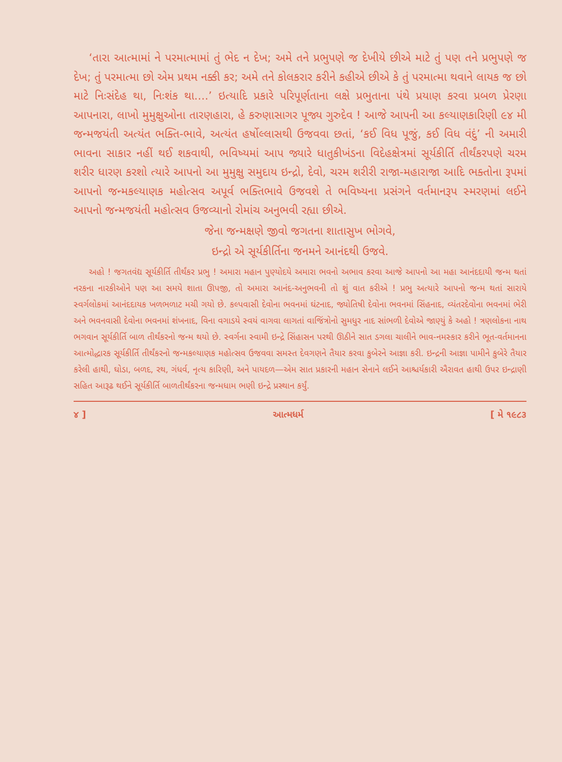‘તારા આત્મામાં ને પરમાત્મામાં તું ભેદ ન દેખ; અમે તને પ્રભુપણે જ દેખીયે છીએ માટે તું પણ તને પ્રભુપણે જ દેખ; તું પરમાત્મા છો એમ પ્રથમ નક્કી કર; અમે તને કોલકરાર કરીને કહીએ છીએ કે તું પરમાત્મા થવાને લાયક જ છો માટે નિઃસંદેહ થા, નિઃશંક થા....’ ઇત્યાદિ પ્રકારે પરિપૂર્ણતાના લક્ષે પ્રભુતાના પંથે પ્રયાણ કરવા પ્રબળ પ્રેરણા આપનારા, લાખો મુમુક્ષુઓના તારણહારા, હે કરુણાસાગર પૂજ્ય ગુરુદેવ ! આજે આપની આ કલ્યાણકારિણી ૯૪ મી જન્મજયંતી અત્યંત ભક્તિ-ભાવે, અત્યંત હર્ષોલ્લાસથી ઉજવવા છતાં, ‘કઈ વિધ પૂજું, કઈ વિધ વંદું’ ની અમારી ભાવના સાકાર નહીં થઈ શકવાથી, ભવિષ્યમાં આપ જ્યારે ધાતુકીખંડના વિદેહક્ષેત્રમાં સૂર્યકીર્તિ તીર્થંકરપણે ચરમ શરીર ધારણ કરશો ત્યારે આપનો આ મુમુક્ષુ સમુદાય ઇન્દ્રો, દેવો, ચરમ શરીરી રાજા-મહારાજા આદિ ભક્તોના રૂપમાં આપનો જન્મકલ્યાણક મહોત્સવ અપૂર્વ ભક્તિભાવે ઉજવશે તે ભવિષ્યના પ્રસંગને વર્તમાનરૂપ સ્મરણમાં લઈને આપનો જન્મજયંતી મહોત્સવ ઉજવ્યાનો રોમાંચ અનુભવી રહ્યા છીએ.
જેના જન્મક્ષણે જીવો જગતના શાતાસુખ ભોગવે,
ઇન્દ્રો એ સૂર્યકીર્તિના જનમને આનંદથી ઉજવે.
અહો ! જગતવંદ્ય સૂર્યકીર્તિ તીર્થંકર પ્રભુ ! અમારા મહાન પુણ્યોદયે અમારા ભવનો અભાવ કરવા આજે આપનો આ મહા આનંદદાયી જન્મ થતાં નરકના નારકીઓને પણ આ સમયે શાતા ઊપજી, તો અમારા આનંદ-અનુભવની તો શું વાત કરીએ ! પ્રભુ અત્યારે આપનો જન્મ થતાં સારાયે સ્વર્ગલોકમાં આનંદદાયક ખળભળાટ મચી ગયો છે. કલ્પવાસી દેવોના ભવનમાં ઘંટનાદ, જ્યોતિષી દેવોના ભવનમાં સિંહનાદ, વ્યંતરદેવોના ભવનમાં ભેરી અને ભવનવાસી દેવોના ભવનમાં શંખનાદ, વિના વગાડયે સ્વયં વાગવા લાગતાં વાજિંત્રોનો સુમધુર નાદ સાંભળી દેવોએ જાણ્યું કે અહો ! ત્રણલોકના નાથ ભગવાન સૂર્યકીર્તિ બાળ તીર્થંકરનો જન્મ થયો છે. સ્વર્ગના સ્વામી ઇન્દ્રે સિંહાસન પરથી ઊઠીને સાત ડગલા ચાલીને ભાવ-નમસ્કાર કરીને ભૂત-વર્તમાનના આત્મોદ્ધારક સૂર્યકીર્તિ તીર્થંકરનો જન્મકલ્યાણક મહોત્સવ ઉજવવા સમસ્ત દેવગણને તૈયાર કરવા કુબેરને આજ્ઞા કરી. ઇન્દ્રની આજ્ઞા પામીને કુબેરે તૈયાર કરેલી હાથી, ઘોડા, બળદ, રથ, ગંધર્વ, નૃત્ય કારિણી, અને પાયદળ—એમ સાત પ્રકારની મહાન સેનાને લઈને આશ્ચર્યકારી ઐરાવત હાથી ઉપર ઇન્દ્રાણી સહિત આરૂઢ થઈને સૂર્યકીર્તિ બાળતીર્થંકરના જન્મધામ ભણી ઇન્દ્રે પ્રસ્થાન કર્યું.
૪ ] આત્મધર્મ [ મે ૧૯૮૩